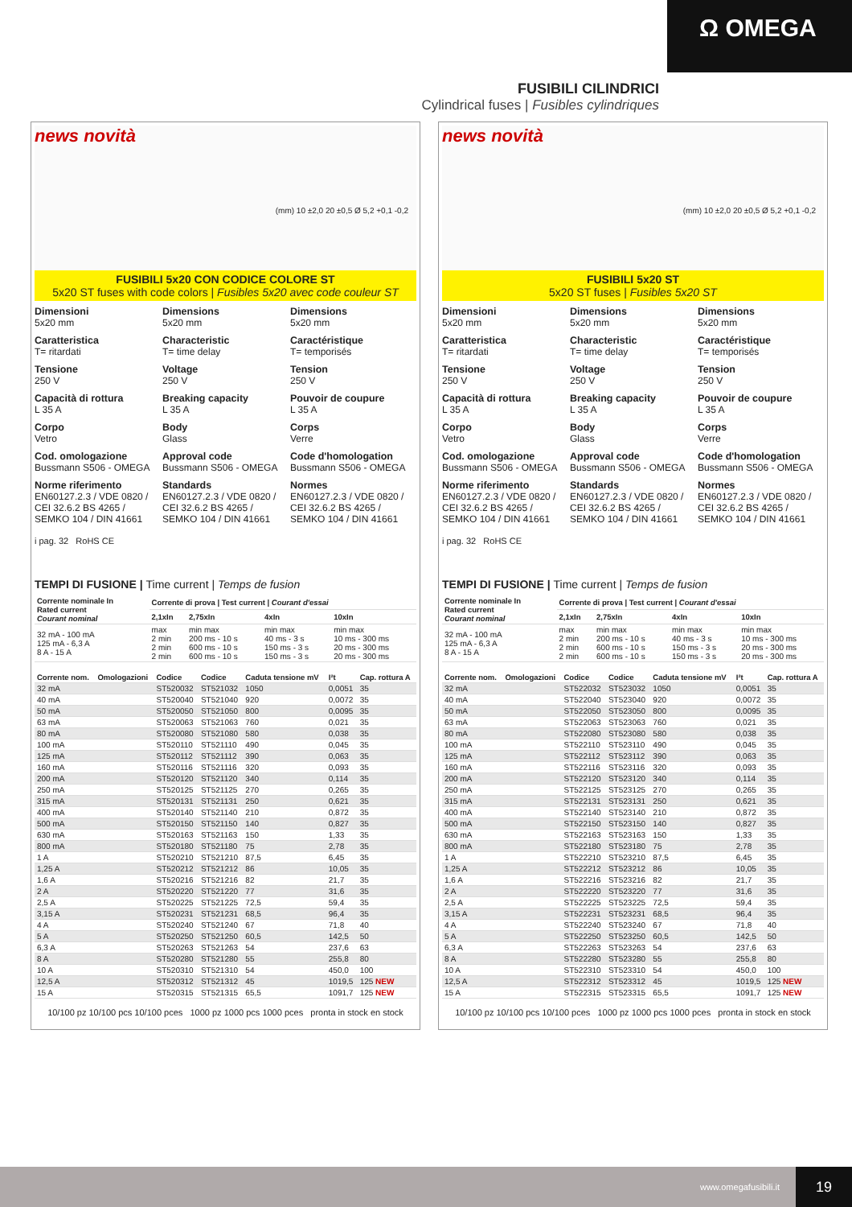Ω OMEGA
FUSIBILI CILINDRICI
Cylindrical fuses | Fusibles cylindriques
news novità
(mm) 10 ±2,0 20 ±0,5 Ø 5,2 +0,1 -0,2
FUSIBILI 5x20 CON CODICE COLORE ST
5x20 ST fuses with code colors | Fusibles 5x20 avec code couleur ST
Dimensioni
5x20 mm
Caratteristica
T= ritardati
Tensione
250 V
Capacità di rottura
L 35 A
Corpo
Vetro
Cod. omologazione
Bussmann S506 - OMEGA
Norme riferimento
EN60127.2.3 / VDE 0820 / CEI 32.6.2 BS 4265 / SEMKO 104 / DIN 41661
Dimensions
5x20 mm
Characteristic
T= time delay
Voltage
250 V
Breaking capacity
L 35 A
Body
Glass
Approval code
Bussmann S506 - OMEGA
Standards
EN60127.2.3 / VDE 0820 / CEI 32.6.2 BS 4265 / SEMKO 104 / DIN 41661
Dimensions
5x20 mm
Caractéristique
T= temporisés
Tension
250 V
Pouvoir de coupure
L 35 A
Corps
Verre
Code d'homologation
Bussmann S506 - OMEGA
Normes
EN60127.2.3 / VDE 0820 / CEI 32.6.2 BS 4265 / SEMKO 104 / DIN 41661
i pag. 32 RoHS CE
TEMPI DI FUSIONE | Time current | Temps de fusion
| Corrente nominale In Rated current Courant nominal | Corrente di prova / Test current / Courant d'essai | | | |
| --- | --- | --- | --- | --- |
| | 2,1xIn | 2,75xIn | 4xIn | 10xIn |
| 32 mA - 100 mA 125 mA - 6,3 A 8 A - 15 A | max 2 min 2 min 2 min | min max 200 ms - 10 s 600 ms - 10 s 600 ms - 10 s | min max 40 ms - 3 s 150 ms - 3 s 150 ms - 3 s | min max 10 ms - 300 ms 20 ms - 300 ms 20 ms - 300 ms |
| Corrente nom. | Omologazioni | Codice | Codice | Caduta tensione mV | I²t | Cap. rottura A |
| --- | --- | --- | --- | --- | --- | --- |
| 32 mA | | ST520032 | ST521032 | 1050 | 0,0051 | 35 |
| 40 mA | | ST520040 | ST521040 | 920 | 0,0072 | 35 |
| 50 mA | | ST520050 | ST521050 | 800 | 0,0095 | 35 |
| 63 mA | | ST520063 | ST521063 | 760 | 0,021 | 35 |
| 80 mA | | ST520080 | ST521080 | 580 | 0,038 | 35 |
| 100 mA | | ST520110 | ST521110 | 490 | 0,045 | 35 |
| 125 mA | | ST520112 | ST521112 | 390 | 0,063 | 35 |
| 160 mA | | ST520116 | ST521116 | 320 | 0,093 | 35 |
| 200 mA | | ST520120 | ST521120 | 340 | 0,114 | 35 |
| 250 mA | | ST520125 | ST521125 | 270 | 0,265 | 35 |
| 315 mA | | ST520131 | ST521131 | 250 | 0,621 | 35 |
| 400 mA | | ST520140 | ST521140 | 210 | 0,872 | 35 |
| 500 mA | | ST520150 | ST521150 | 140 | 0,827 | 35 |
| 630 mA | | ST520163 | ST521163 | 150 | 1,33 | 35 |
| 800 mA | | ST520180 | ST521180 | 75 | 2,78 | 35 |
| 1 A | | ST520210 | ST521210 | 87,5 | 6,45 | 35 |
| 1,25 A | | ST520212 | ST521212 | 86 | 10,05 | 35 |
| 1,6 A | | ST520216 | ST521216 | 82 | 21,7 | 35 |
| 2 A | | ST520220 | ST521220 | 77 | 31,6 | 35 |
| 2,5 A | | ST520225 | ST521225 | 72,5 | 59,4 | 35 |
| 3,15 A | | ST520231 | ST521231 | 68,5 | 96,4 | 35 |
| 4 A | | ST520240 | ST521240 | 67 | 71,8 | 40 |
| 5 A | | ST520250 | ST521250 | 60,5 | 142,5 | 50 |
| 6,3 A | | ST520263 | ST521263 | 54 | 237,6 | 63 |
| 8 A | | ST520280 | ST521280 | 55 | 255,8 | 80 |
| 10 A | | ST520310 | ST521310 | 54 | 450,0 | 100 |
| 12,5 A | | ST520312 | ST521312 | 45 | 1019,5 | 125 NEW |
| 15 A | | ST520315 | ST521315 | 65,5 | 1091,7 | 125 NEW |
10/100 pz 10/100 pcs 10/100 pces 1000 pz 1000 pcs 1000 pces pronta in stock en stock
news novità
(mm) 10 ±2,0 20 ±0,5 Ø 5,2 +0,1 -0,2
FUSIBILI 5x20 ST
5x20 ST fuses | Fusibles 5x20 ST
Dimensioni
5x20 mm
Caratteristica
T= ritardati
Tensione
250 V
Capacità di rottura
L 35 A
Corpo
Vetro
Cod. omologazione
Bussmann S506 - OMEGA
Norme riferimento
EN60127.2.3 / VDE 0820 / CEI 32.6.2 BS 4265 / SEMKO 104 / DIN 41661
Dimensions
5x20 mm
Characteristic
T= time delay
Voltage
250 V
Breaking capacity
L 35 A
Body
Glass
Approval code
Bussmann S506 - OMEGA
Standards
EN60127.2.3 / VDE 0820 / CEI 32.6.2 BS 4265 / SEMKO 104 / DIN 41661
Dimensions
5x20 mm
Caractéristique
T= temporisés
Tension
250 V
Pouvoir de coupure
L 35 A
Corps
Verre
Code d'homologation
Bussmann S506 - OMEGA
Normes
EN60127.2.3 / VDE 0820 / CEI 32.6.2 BS 4265 / SEMKO 104 / DIN 41661
i pag. 32 RoHS CE
TEMPI DI FUSIONE | Time current | Temps de fusion
| Corrente nominale In Rated current Courant nominal | Corrente di prova / Test current / Courant d'essai | | | |
| --- | --- | --- | --- | --- |
| | 2,1xIn | 2,75xIn | 4xIn | 10xIn |
| 32 mA - 100 mA 125 mA - 6,3 A 8 A - 15 A | max 2 min 2 min 2 min | min max 200 ms - 10 s 600 ms - 10 s 600 ms - 10 s | min max 40 ms - 3 s 150 ms - 3 s 150 ms - 3 s | min max 10 ms - 300 ms 20 ms - 300 ms 20 ms - 300 ms |
| Corrente nom. | Omologazioni | Codice | Codice | Caduta tensione mV | I²t | Cap. rottura A |
| --- | --- | --- | --- | --- | --- | --- |
| 32 mA | | ST522032 | ST523032 | 1050 | 0,0051 | 35 |
| 40 mA | | ST522040 | ST523040 | 920 | 0,0072 | 35 |
| 50 mA | | ST522050 | ST523050 | 800 | 0,0095 | 35 |
| 63 mA | | ST522063 | ST523063 | 760 | 0,021 | 35 |
| 80 mA | | ST522080 | ST523080 | 580 | 0,038 | 35 |
| 100 mA | | ST522110 | ST523110 | 490 | 0,045 | 35 |
| 125 mA | | ST522112 | ST523112 | 390 | 0,063 | 35 |
| 160 mA | | ST522116 | ST523116 | 320 | 0,093 | 35 |
| 200 mA | | ST522120 | ST523120 | 340 | 0,114 | 35 |
| 250 mA | | ST522125 | ST523125 | 270 | 0,265 | 35 |
| 315 mA | | ST522131 | ST523131 | 250 | 0,621 | 35 |
| 400 mA | | ST522140 | ST523140 | 210 | 0,872 | 35 |
| 500 mA | | ST522150 | ST523150 | 140 | 0,827 | 35 |
| 630 mA | | ST522163 | ST523163 | 150 | 1,33 | 35 |
| 800 mA | | ST522180 | ST523180 | 75 | 2,78 | 35 |
| 1 A | | ST522210 | ST523210 | 87,5 | 6,45 | 35 |
| 1,25 A | | ST522212 | ST523212 | 86 | 10,05 | 35 |
| 1,6 A | | ST522216 | ST523216 | 82 | 21,7 | 35 |
| 2 A | | ST522220 | ST523220 | 77 | 31,6 | 35 |
| 2,5 A | | ST522225 | ST523225 | 72,5 | 59,4 | 35 |
| 3,15 A | | ST522231 | ST523231 | 68,5 | 96,4 | 35 |
| 4 A | | ST522240 | ST523240 | 67 | 71,8 | 40 |
| 5 A | | ST522250 | ST523250 | 60,5 | 142,5 | 50 |
| 6,3 A | | ST522263 | ST523263 | 54 | 237,6 | 63 |
| 8 A | | ST522280 | ST523280 | 55 | 255,8 | 80 |
| 10 A | | ST522310 | ST523310 | 54 | 450,0 | 100 |
| 12,5 A | | ST522312 | ST523312 | 45 | 1019,5 | 125 NEW |
| 15 A | | ST522315 | ST523315 | 65,5 | 1091,7 | 125 NEW |
10/100 pz 10/100 pcs 10/100 pces 1000 pz 1000 pcs 1000 pces pronta in stock en stock
www.omegafusibili.it
19